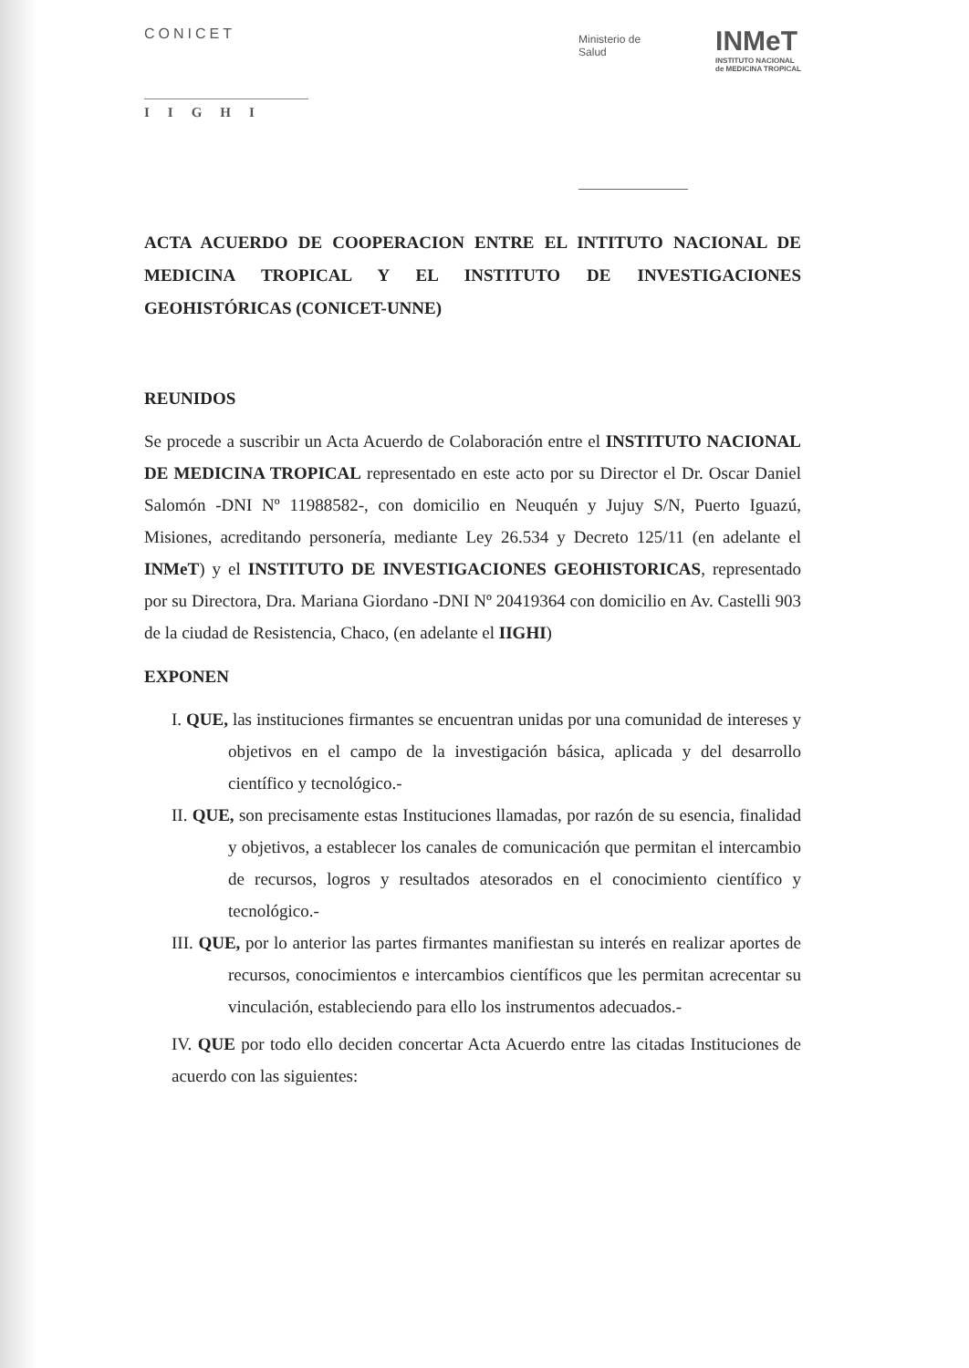CONICET
IIGHI
Ministerio de
Salud
INMeT
INSTITUTO NACIONAL
de MEDICINA TROPICAL
ACTA ACUERDO DE COOPERACION ENTRE EL INTITUTO NACIONAL DE MEDICINA TROPICAL Y EL INSTITUTO DE INVESTIGACIONES GEOHISTÓRICAS (CONICET-UNNE)
REUNIDOS
Se procede a suscribir un Acta Acuerdo de Colaboración entre el INSTITUTO NACIONAL DE MEDICINA TROPICAL representado en este acto por su Director el Dr. Oscar Daniel Salomón -DNI Nº 11988582-, con domicilio en Neuquén y Jujuy S/N, Puerto Iguazú, Misiones, acreditando personería, mediante Ley 26.534 y Decreto 125/11 (en adelante el INMeT) y el INSTITUTO DE INVESTIGACIONES GEOHISTORICAS, representado por su Directora, Dra. Mariana Giordano -DNI Nº 20419364 con domicilio en Av. Castelli 903 de la ciudad de Resistencia, Chaco, (en adelante el IIGHI)
EXPONEN
I. QUE, las instituciones firmantes se encuentran unidas por una comunidad de intereses y objetivos en el campo de la investigación básica, aplicada y del desarrollo científico y tecnológico.-
II. QUE, son precisamente estas Instituciones llamadas, por razón de su esencia, finalidad y objetivos, a establecer los canales de comunicación que permitan el intercambio de recursos, logros y resultados atesorados en el conocimiento científico y tecnológico.-
III. QUE, por lo anterior las partes firmantes manifiestan su interés en realizar aportes de recursos, conocimientos e intercambios científicos que les permitan acrecentar su vinculación, estableciendo para ello los instrumentos adecuados.-
IV. QUE por todo ello deciden concertar Acta Acuerdo entre las citadas Instituciones de acuerdo con las siguientes: